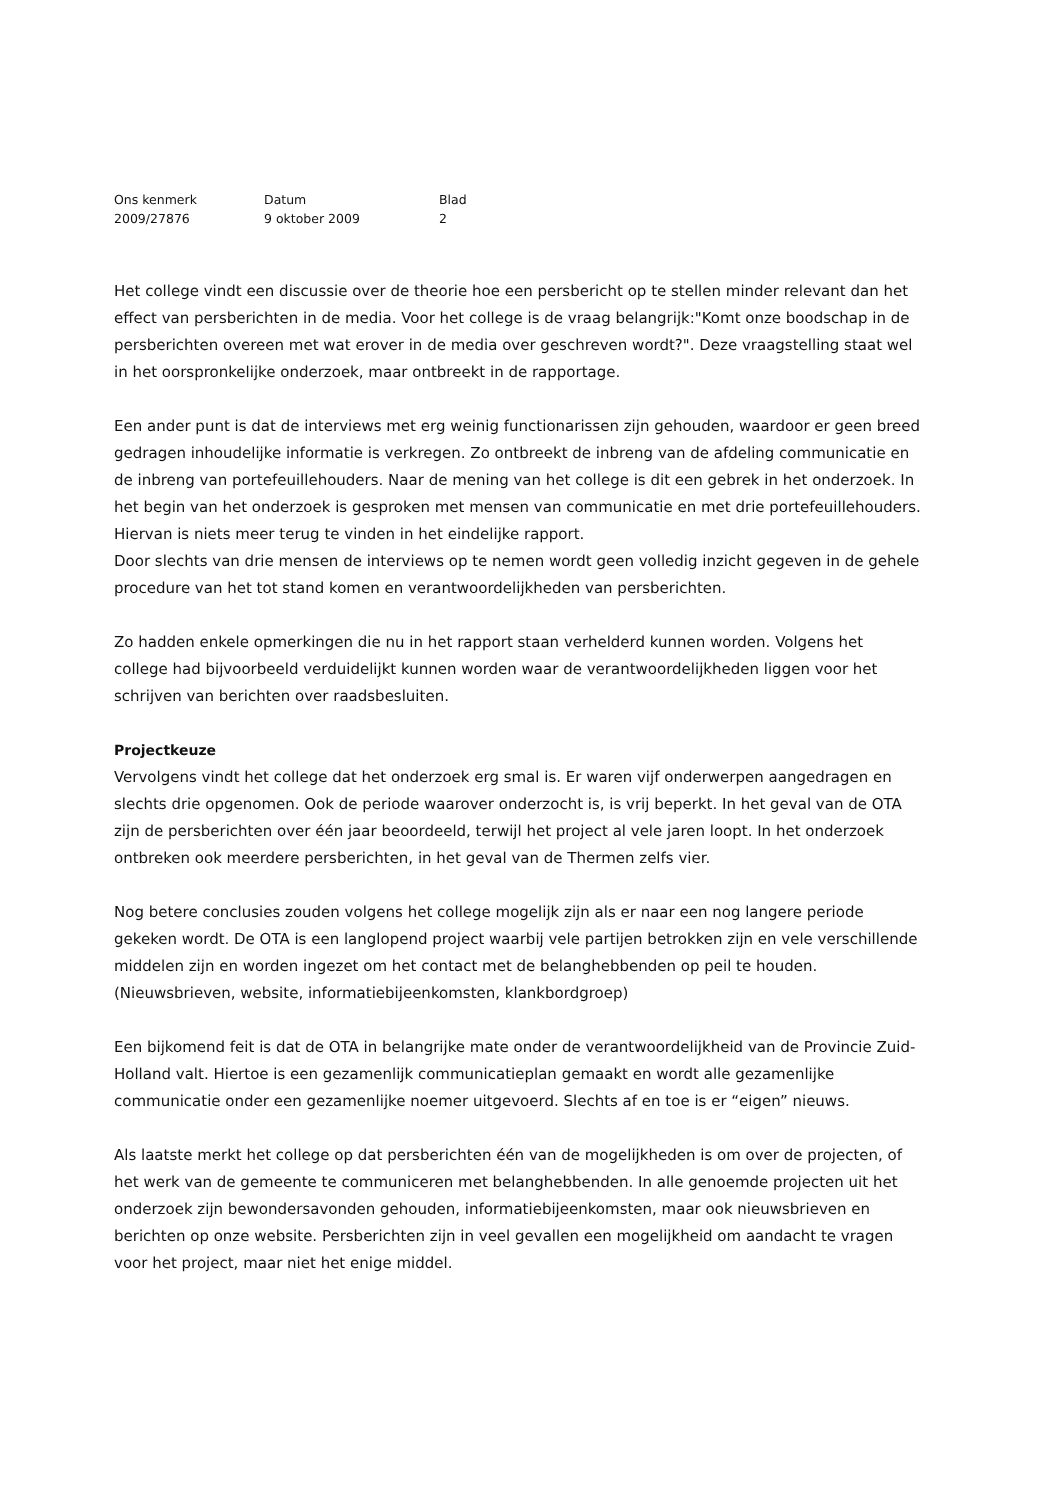| Ons kenmerk | Datum | Blad |
| --- | --- | --- |
| 2009/27876 | 9 oktober 2009 | 2 |
Het college vindt een discussie over de theorie hoe een persbericht op te stellen minder relevant dan het effect van persberichten in de media. Voor het college is de vraag belangrijk:"Komt onze boodschap in de persberichten overeen met wat erover in de media over geschreven wordt?". Deze vraagstelling staat wel in het oorspronkelijke onderzoek, maar ontbreekt in de rapportage.
Een ander punt is dat de interviews met erg weinig functionarissen zijn gehouden, waardoor er geen breed gedragen inhoudelijke informatie is verkregen. Zo ontbreekt de inbreng van de afdeling communicatie en de inbreng van portefeuillehouders. Naar de mening van het college is dit een gebrek in het onderzoek. In het begin van het onderzoek is gesproken met mensen van communicatie en met drie portefeuillehouders. Hiervan is niets meer terug te vinden in het eindelijke rapport.
Door slechts van drie mensen de interviews op te nemen wordt geen volledig inzicht gegeven in de gehele procedure van het tot stand komen en verantwoordelijkheden van persberichten.
Zo hadden enkele opmerkingen die nu in het rapport staan verhelderd kunnen worden. Volgens het college had bijvoorbeeld verduidelijkt kunnen worden waar de verantwoordelijkheden liggen voor het schrijven van berichten over raadsbesluiten.
Projectkeuze
Vervolgens vindt het college dat het onderzoek erg smal is. Er waren vijf onderwerpen aangedragen en slechts drie opgenomen. Ook de periode waarover onderzocht is, is vrij beperkt. In het geval van de OTA zijn de persberichten over één jaar beoordeeld, terwijl het project al vele jaren loopt. In het onderzoek ontbreken ook meerdere persberichten, in het geval van de Thermen zelfs vier.
Nog betere conclusies zouden volgens het college mogelijk zijn als er naar een nog langere periode gekeken wordt. De OTA is een langlopend project waarbij vele partijen betrokken zijn en vele verschillende middelen zijn en worden ingezet om het contact met de belanghebbenden op peil te houden. (Nieuwsbrieven, website, informatiebijeenkomsten, klankbordgroep)
Een bijkomend feit is dat de OTA in belangrijke mate onder de verantwoordelijkheid van de Provincie Zuid-Holland valt. Hiertoe is een gezamenlijk communicatieplan gemaakt en wordt alle gezamenlijke communicatie onder een gezamenlijke noemer uitgevoerd. Slechts af en toe is er “eigen” nieuws.
Als laatste merkt het college op dat persberichten één van de mogelijkheden is om over de projecten, of het werk van de gemeente te communiceren met belanghebbenden. In alle genoemde projecten uit het onderzoek zijn bewondersavonden gehouden, informatiebijeenkomsten, maar ook nieuwsbrieven en berichten op onze website. Persberichten zijn in veel gevallen een mogelijkheid om aandacht te vragen voor het project, maar niet het enige middel.